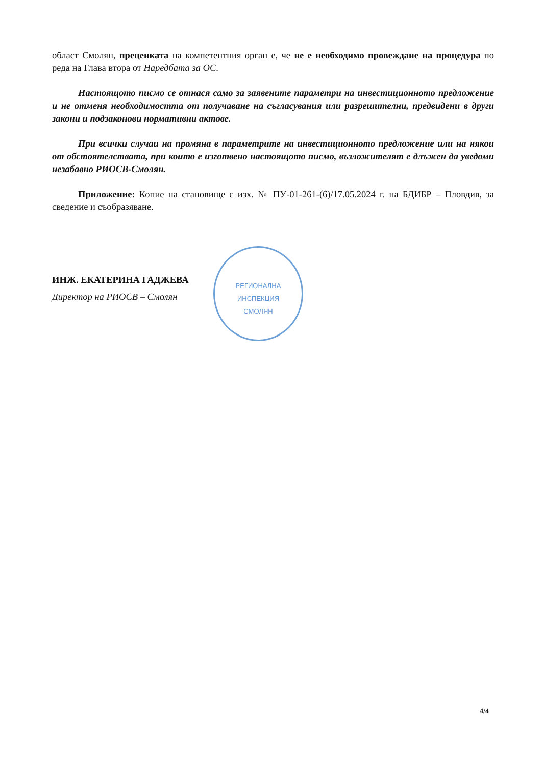област Смолян, преценката на компетентния орган е, че не е необходимо провеждане на процедура по реда на Глава втора от Наредбата за ОС.
Настоящото писмо се отнася само за заявените параметри на инвестиционното предложение и не отменя необходимостта от получаване на съгласувания или разрешителни, предвидени в други закони и подзаконови нормативни актове.
При всички случаи на промяна в параметрите на инвестиционното предложение или на някои от обстоятелствата, при които е изготвено настоящото писмо, възложителят е длъжен да уведоми незабавно РИОСВ-Смолян.
Приложение: Копие на становище с изх. № ПУ-01-261-(6)/17.05.2024 г. на БДИБР – Пловдив, за сведение и съобразяване.
ИНЖ. ЕКАТЕРИНА ГАДЖЕВА
Директор на РИОСВ – Смолян
РЕГИОНАЛНА
ИНСПЕКЦИЯ
СМОЛЯН
4/4